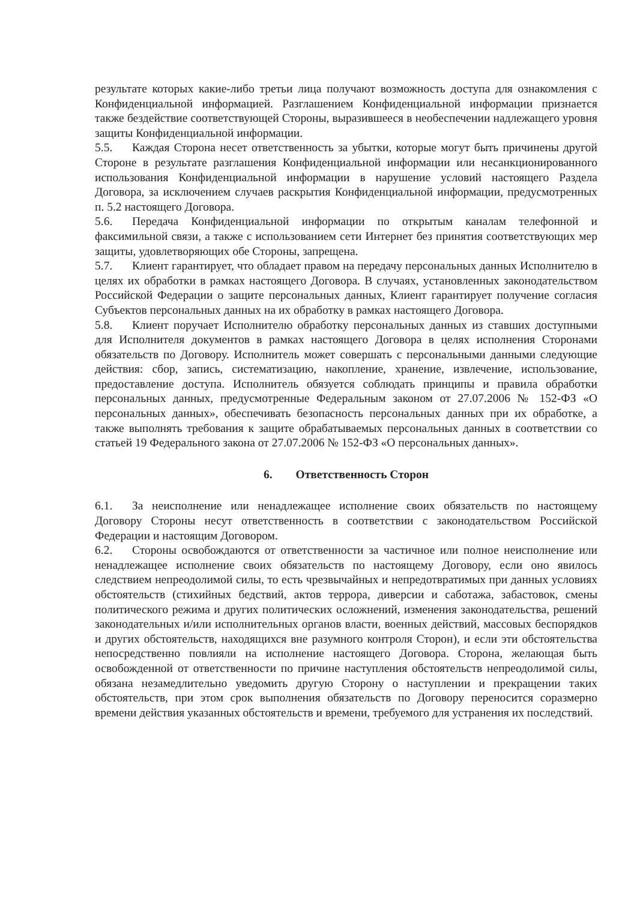результате которых какие-либо третьи лица получают возможность доступа для ознакомления с Конфиденциальной информацией. Разглашением Конфиденциальной информации признается также бездействие соответствующей Стороны, выразившееся в необеспечении надлежащего уровня защиты Конфиденциальной информации.
5.5. Каждая Сторона несет ответственность за убытки, которые могут быть причинены другой Стороне в результате разглашения Конфиденциальной информации или несанкционированного использования Конфиденциальной информации в нарушение условий настоящего Раздела Договора, за исключением случаев раскрытия Конфиденциальной информации, предусмотренных п. 5.2 настоящего Договора.
5.6. Передача Конфиденциальной информации по открытым каналам телефонной и факсимильной связи, а также с использованием сети Интернет без принятия соответствующих мер защиты, удовлетворяющих обе Стороны, запрещена.
5.7. Клиент гарантирует, что обладает правом на передачу персональных данных Исполнителю в целях их обработки в рамках настоящего Договора. В случаях, установленных законодательством Российской Федерации о защите персональных данных, Клиент гарантирует получение согласия Субъектов персональных данных на их обработку в рамках настоящего Договора.
5.8. Клиент поручает Исполнителю обработку персональных данных из ставших доступными для Исполнителя документов в рамках настоящего Договора в целях исполнения Сторонами обязательств по Договору. Исполнитель может совершать с персональными данными следующие действия: сбор, запись, систематизацию, накопление, хранение, извлечение, использование, предоставление доступа. Исполнитель обязуется соблюдать принципы и правила обработки персональных данных, предусмотренные Федеральным законом от 27.07.2006 № 152-ФЗ «О персональных данных», обеспечивать безопасность персональных данных при их обработке, а также выполнять требования к защите обрабатываемых персональных данных в соответствии со статьей 19 Федерального закона от 27.07.2006 № 152-ФЗ «О персональных данных».
6. Ответственность Сторон
6.1. За неисполнение или ненадлежащее исполнение своих обязательств по настоящему Договору Стороны несут ответственность в соответствии с законодательством Российской Федерации и настоящим Договором.
6.2. Стороны освобождаются от ответственности за частичное или полное неисполнение или ненадлежащее исполнение своих обязательств по настоящему Договору, если оно явилось следствием непреодолимой силы, то есть чрезвычайных и непредотвратимых при данных условиях обстоятельств (стихийных бедствий, актов террора, диверсии и саботажа, забастовок, смены политического режима и других политических осложнений, изменения законодательства, решений законодательных и/или исполнительных органов власти, военных действий, массовых беспорядков и других обстоятельств, находящихся вне разумного контроля Сторон), и если эти обстоятельства непосредственно повлияли на исполнение настоящего Договора. Сторона, желающая быть освобожденной от ответственности по причине наступления обстоятельств непреодолимой силы, обязана незамедлительно уведомить другую Сторону о наступлении и прекращении таких обстоятельств, при этом срок выполнения обязательств по Договору переносится соразмерно времени действия указанных обстоятельств и времени, требуемого для устранения их последствий.